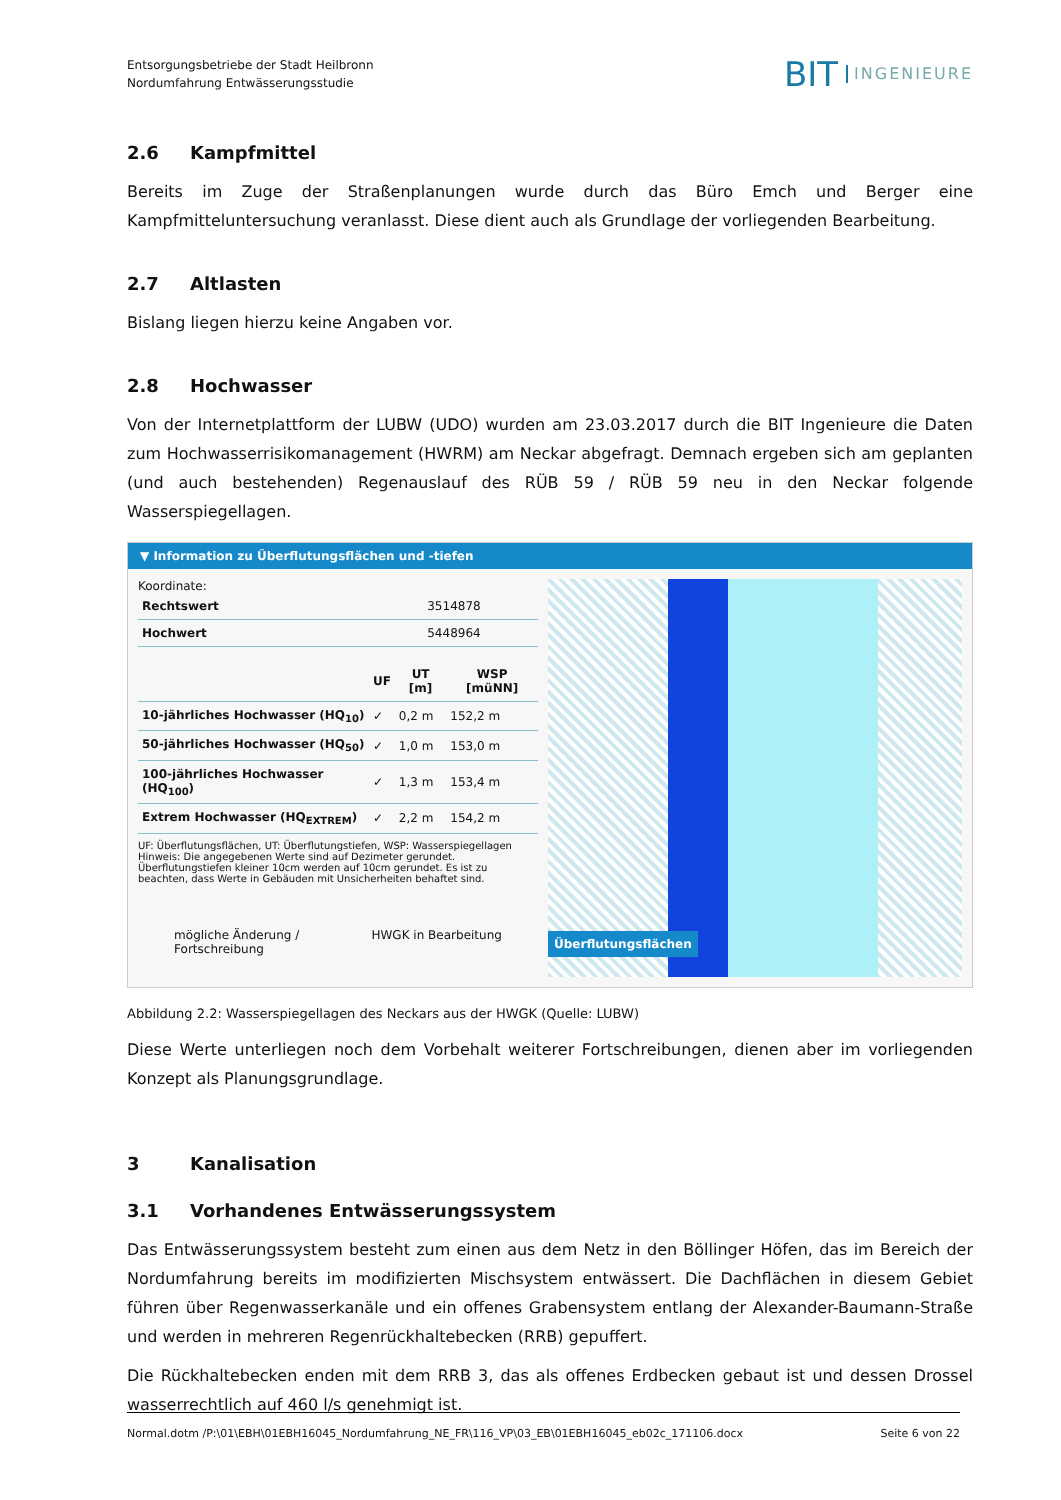Entsorgungsbetriebe der Stadt Heilbronn
Nordumfahrung Entwässerungsstudie
BIT INGENIEURE
2.6 Kampfmittel
Bereits im Zuge der Straßenplanungen wurde durch das Büro Emch und Berger eine Kampfmitteluntersuchung veranlasst. Diese dient auch als Grundlage der vorliegenden Bearbeitung.
2.7 Altlasten
Bislang liegen hierzu keine Angaben vor.
2.8 Hochwasser
Von der Internetplattform der LUBW (UDO) wurden am 23.03.2017 durch die BIT Ingenieure die Daten zum Hochwasserrisikomanagement (HWRM) am Neckar abgefragt. Demnach ergeben sich am geplanten (und auch bestehenden) Regenauslauf des RÜB 59 / RÜB 59 neu in den Neckar folgende Wasserspiegellagen.
▼ Information zu Überflutungsflächen und -tiefen
Koordinate:
| Rechtswert | 3514878 |
| Hochwert | 5448964 |
| | UF | UT [m] | WSP [müNN] |
| --- | --- | --- | --- |
| 10-jährliches Hochwasser (HQ<sub>10</sub>) | ✓ | 0,2 m | 152,2 m |
| 50-jährliches Hochwasser (HQ<sub>50</sub>) | ✓ | 1,0 m | 153,0 m |
| 100-jährliches Hochwasser (HQ<sub>100</sub>) | ✓ | 1,3 m | 153,4 m |
| Extrem Hochwasser (HQ<sub>EXTREM</sub>) | ✓ | 2,2 m | 154,2 m |
UF: Überflutungsflächen, UT: Überflutungstiefen, WSP: Wasserspiegellagen
Hinweis: Die angegebenen Werte sind auf Dezimeter gerundet. Überflutungstiefen kleiner 10cm werden auf 10cm gerundet. Es ist zu beachten, dass Werte in Gebäuden mit Unsicherheiten behaftet sind.
mögliche Änderung /
Fortschreibung HWGK in Bearbeitung
Überflutungsflächen
Abbildung 2.2: Wasserspiegellagen des Neckars aus der HWGK (Quelle: LUBW)
Diese Werte unterliegen noch dem Vorbehalt weiterer Fortschreibungen, dienen aber im vorliegenden Konzept als Planungsgrundlage.
3 Kanalisation
3.1 Vorhandenes Entwässerungssystem
Das Entwässerungssystem besteht zum einen aus dem Netz in den Böllinger Höfen, das im Bereich der Nordumfahrung bereits im modifizierten Mischsystem entwässert. Die Dachflächen in diesem Gebiet führen über Regenwasserkanäle und ein offenes Grabensystem entlang der Alexander-Baumann-Straße und werden in mehreren Regenrückhaltebecken (RRB) gepuffert.
Die Rückhaltebecken enden mit dem RRB 3, das als offenes Erdbecken gebaut ist und dessen Drossel wasserrechtlich auf 460 l/s genehmigt ist.
Normal.dotm /P:\01\EBH\01EBH16045_Nordumfahrung_NE_FR\116_VP\03_EB\01EBH16045_eb02c_171106.docx Seite 6 von 22